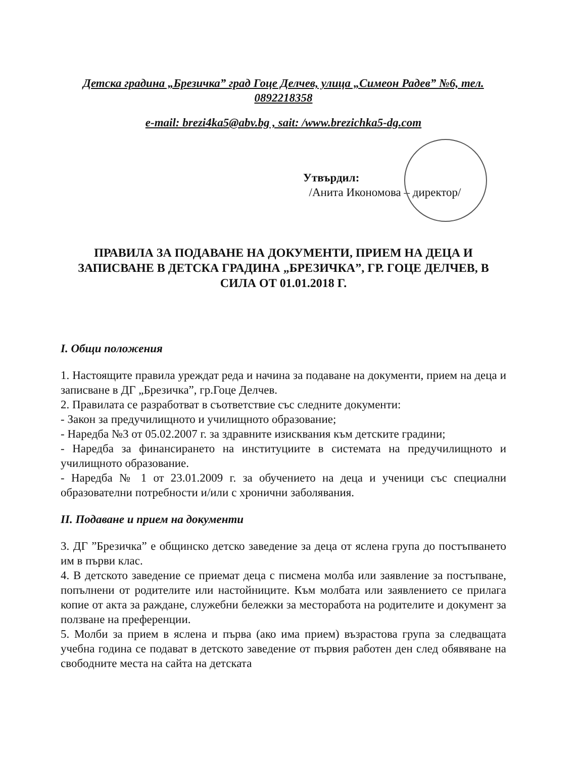Детска градина „Брезичка” град Гоце Делчев, улица „Симеон Радев” №6, тел. 0892218358
e-mail: brezi4ka5@abv.bg , sait: /www.brezichka5-dg.com
Утвърдил:
/Анита Икономова – директор/
ПРАВИЛА ЗА ПОДАВАНЕ НА ДОКУМЕНТИ, ПРИЕМ НА ДЕЦА И ЗАПИСВАНЕ В ДЕТСКА ГРАДИНА „БРЕЗИЧКА”, ГР. ГОЦЕ ДЕЛЧЕВ, В СИЛА ОТ 01.01.2018 Г.
I. Общи положения
1. Настоящите правила уреждат реда и начина за подаване на документи, прием на деца и записване в ДГ „Брезичка”, гр.Гоце Делчев.
2. Правилата се разработват в съответствие със следните документи:
- Закон за предучилищното и училищното образование;
- Наредба №3 от 05.02.2007 г. за здравните изисквания към детските градини;
- Наредба за финансирането на институциите в системата на предучилищното и училищното образование.
- Наредба № 1 от 23.01.2009 г. за обучението на деца и ученици със специални образователни потребности и/или с хронични заболявания.
II. Подаване и прием на документи
3. ДГ ”Брезичка” е общинско детско заведение за деца от яслена група до постъпването им в първи клас.
4. В детското заведение се приемат деца с писмена молба или заявление за постъпване, попълнени от родителите или настойниците. Към молбата или заявлението се прилага копие от акта за раждане, служебни бележки за месторабота на родителите и документ за ползване на преференции.
5. Молби за прием в яслена и първа (ако има прием) възрастова група за следващата учебна година се подават в детското заведение от първия работен ден след обявяване на свободните места на сайта на детската